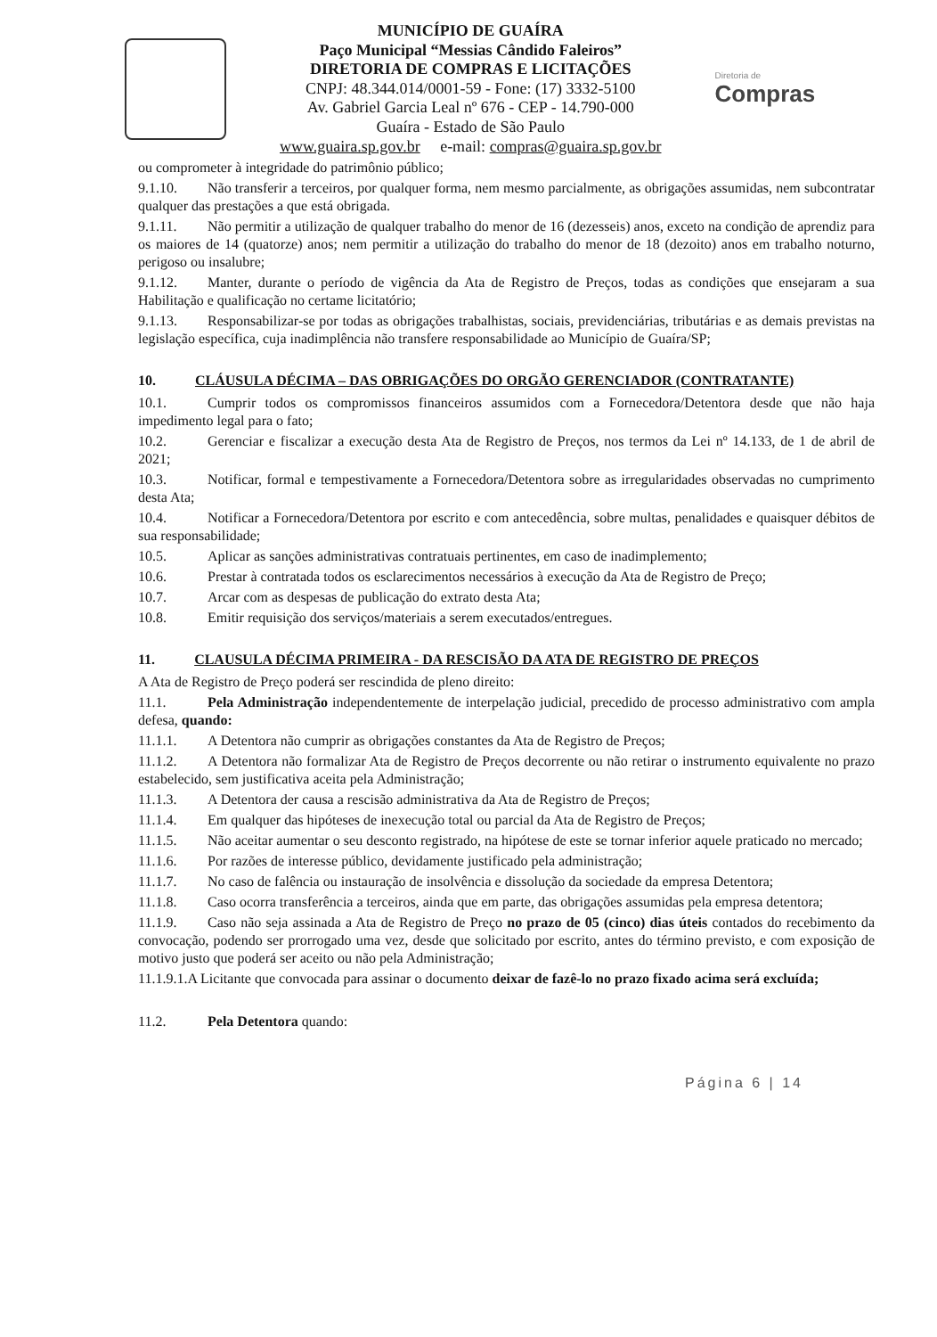MUNICÍPIO DE GUAÍRA
Paço Municipal “Messias Cândido Faleiros”
DIRETORIA DE COMPRAS E LICITAÇÕES
CNPJ: 48.344.014/0001-59 - Fone: (17) 3332-5100
Av. Gabriel Garcia Leal nº 676 - CEP - 14.790-000
Guaíra - Estado de São Paulo
www.guaira.sp.gov.br e-mail: compras@guaira.sp.gov.br
Diretoria de
Compras
ou comprometer à integridade do patrimônio público;
9.1.10. Não transferir a terceiros, por qualquer forma, nem mesmo parcialmente, as obrigações assumidas, nem subcontratar qualquer das prestações a que está obrigada.
9.1.11. Não permitir a utilização de qualquer trabalho do menor de 16 (dezesseis) anos, exceto na condição de aprendiz para os maiores de 14 (quatorze) anos; nem permitir a utilização do trabalho do menor de 18 (dezoito) anos em trabalho noturno, perigoso ou insalubre;
9.1.12. Manter, durante o período de vigência da Ata de Registro de Preços, todas as condições que ensejaram a sua Habilitação e qualificação no certame licitatório;
9.1.13. Responsabilizar-se por todas as obrigações trabalhistas, sociais, previdenciárias, tributárias e as demais previstas na legislação específica, cuja inadimplência não transfere responsabilidade ao Município de Guaíra/SP;
10. CLÁUSULA DÉCIMA – DAS OBRIGAÇÕES DO ORGÃO GERENCIADOR (CONTRATANTE)
10.1. Cumprir todos os compromissos financeiros assumidos com a Fornecedora/Detentora desde que não haja impedimento legal para o fato;
10.2. Gerenciar e fiscalizar a execução desta Ata de Registro de Preços, nos termos da Lei nº 14.133, de 1 de abril de 2021;
10.3. Notificar, formal e tempestivamente a Fornecedora/Detentora sobre as irregularidades observadas no cumprimento desta Ata;
10.4. Notificar a Fornecedora/Detentora por escrito e com antecedência, sobre multas, penalidades e quaisquer débitos de sua responsabilidade;
10.5. Aplicar as sanções administrativas contratuais pertinentes, em caso de inadimplemento;
10.6. Prestar à contratada todos os esclarecimentos necessários à execução da Ata de Registro de Preço;
10.7. Arcar com as despesas de publicação do extrato desta Ata;
10.8. Emitir requisição dos serviços/materiais a serem executados/entregues.
11. CLAUSULA DÉCIMA PRIMEIRA - DA RESCISÃO DA ATA DE REGISTRO DE PREÇOS
A Ata de Registro de Preço poderá ser rescindida de pleno direito:
11.1. Pela Administração independentemente de interpelação judicial, precedido de processo administrativo com ampla defesa, quando:
11.1.1. A Detentora não cumprir as obrigações constantes da Ata de Registro de Preços;
11.1.2. A Detentora não formalizar Ata de Registro de Preços decorrente ou não retirar o instrumento equivalente no prazo estabelecido, sem justificativa aceita pela Administração;
11.1.3. A Detentora der causa a rescisão administrativa da Ata de Registro de Preços;
11.1.4. Em qualquer das hipóteses de inexecução total ou parcial da Ata de Registro de Preços;
11.1.5. Não aceitar aumentar o seu desconto registrado, na hipótese de este se tornar inferior aquele praticado no mercado;
11.1.6. Por razões de interesse público, devidamente justificado pela administração;
11.1.7. No caso de falência ou instauração de insolvência e dissolução da sociedade da empresa Detentora;
11.1.8. Caso ocorra transferência a terceiros, ainda que em parte, das obrigações assumidas pela empresa detentora;
11.1.9. Caso não seja assinada a Ata de Registro de Preço no prazo de 05 (cinco) dias úteis contados do recebimento da convocação, podendo ser prorrogado uma vez, desde que solicitado por escrito, antes do término previsto, e com exposição de motivo justo que poderá ser aceito ou não pela Administração;
11.1.9.1.A Licitante que convocada para assinar o documento deixar de fazê-lo no prazo fixado acima será excluída;
11.2. Pela Detentora quando:
Página 6 | 14